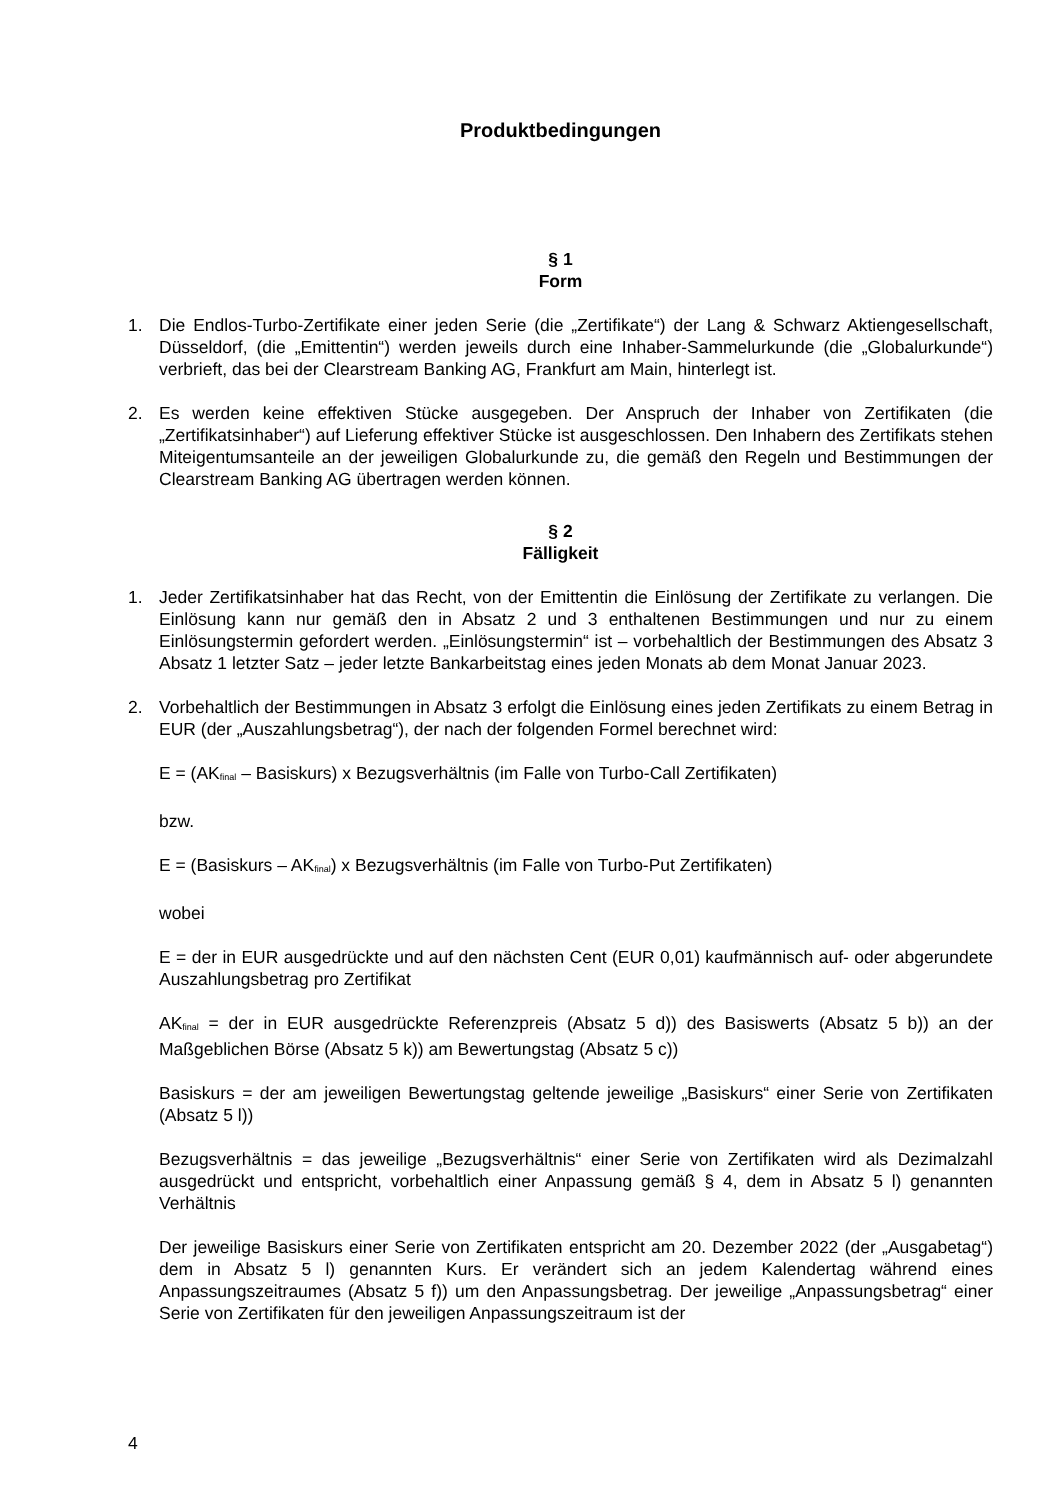Produktbedingungen
§ 1
Form
1. Die Endlos-Turbo-Zertifikate einer jeden Serie (die „Zertifikate“) der Lang & Schwarz Aktiengesellschaft, Düsseldorf, (die „Emittentin“) werden jeweils durch eine Inhaber-Sammelurkunde (die „Globalurkunde“) verbrieft, das bei der Clearstream Banking AG, Frankfurt am Main, hinterlegt ist.
2. Es werden keine effektiven Stücke ausgegeben. Der Anspruch der Inhaber von Zertifikaten (die „Zertifikatsinhaber“) auf Lieferung effektiver Stücke ist ausgeschlossen. Den Inhabern des Zertifikats stehen Miteigentumsanteile an der jeweiligen Globalurkunde zu, die gemäß den Regeln und Bestimmungen der Clearstream Banking AG übertragen werden können.
§ 2
Fälligkeit
1. Jeder Zertifikatsinhaber hat das Recht, von der Emittentin die Einlösung der Zertifikate zu verlangen. Die Einlösung kann nur gemäß den in Absatz 2 und 3 enthaltenen Bestimmungen und nur zu einem Einlösungstermin gefordert werden. „Einlösungstermin“ ist – vorbehaltlich der Bestimmungen des Absatz 3 Absatz 1 letzter Satz – jeder letzte Bankarbeitstag eines jeden Monats ab dem Monat Januar 2023.
2. Vorbehaltlich der Bestimmungen in Absatz 3 erfolgt die Einlösung eines jeden Zertifikats zu einem Betrag in EUR (der „Auszahlungsbetrag“), der nach der folgenden Formel berechnet wird:
E = (AK<sub>final</sub> – Basiskurs) x Bezugsverhältnis (im Falle von Turbo-Call Zertifikaten)
bzw.
E = (Basiskurs – AK<sub>final</sub>) x Bezugsverhältnis (im Falle von Turbo-Put Zertifikaten)
wobei
E = der in EUR ausgedrückte und auf den nächsten Cent (EUR 0,01) kaufmännisch auf- oder abgerundete Auszahlungsbetrag pro Zertifikat
AK<sub>final</sub> = der in EUR ausgedrückte Referenzpreis (Absatz 5 d)) des Basiswerts (Absatz 5 b)) an der Maßgeblichen Börse (Absatz 5 k)) am Bewertungstag (Absatz 5 c))
Basiskurs = der am jeweiligen Bewertungstag geltende jeweilige „Basiskurs“ einer Serie von Zertifikaten (Absatz 5 l))
Bezugsverhältnis = das jeweilige „Bezugsverhältnis“ einer Serie von Zertifikaten wird als Dezimalzahl ausgedrückt und entspricht, vorbehaltlich einer Anpassung gemäß § 4, dem in Absatz 5 l) genannten Verhältnis
Der jeweilige Basiskurs einer Serie von Zertifikaten entspricht am 20. Dezember 2022 (der „Ausgabetag“) dem in Absatz 5 l) genannten Kurs. Er verändert sich an jedem Kalendertag während eines Anpassungszeitraumes (Absatz 5 f)) um den Anpassungsbetrag. Der jeweilige „Anpassungsbetrag“ einer Serie von Zertifikaten für den jeweiligen Anpassungszeitraum ist der
4